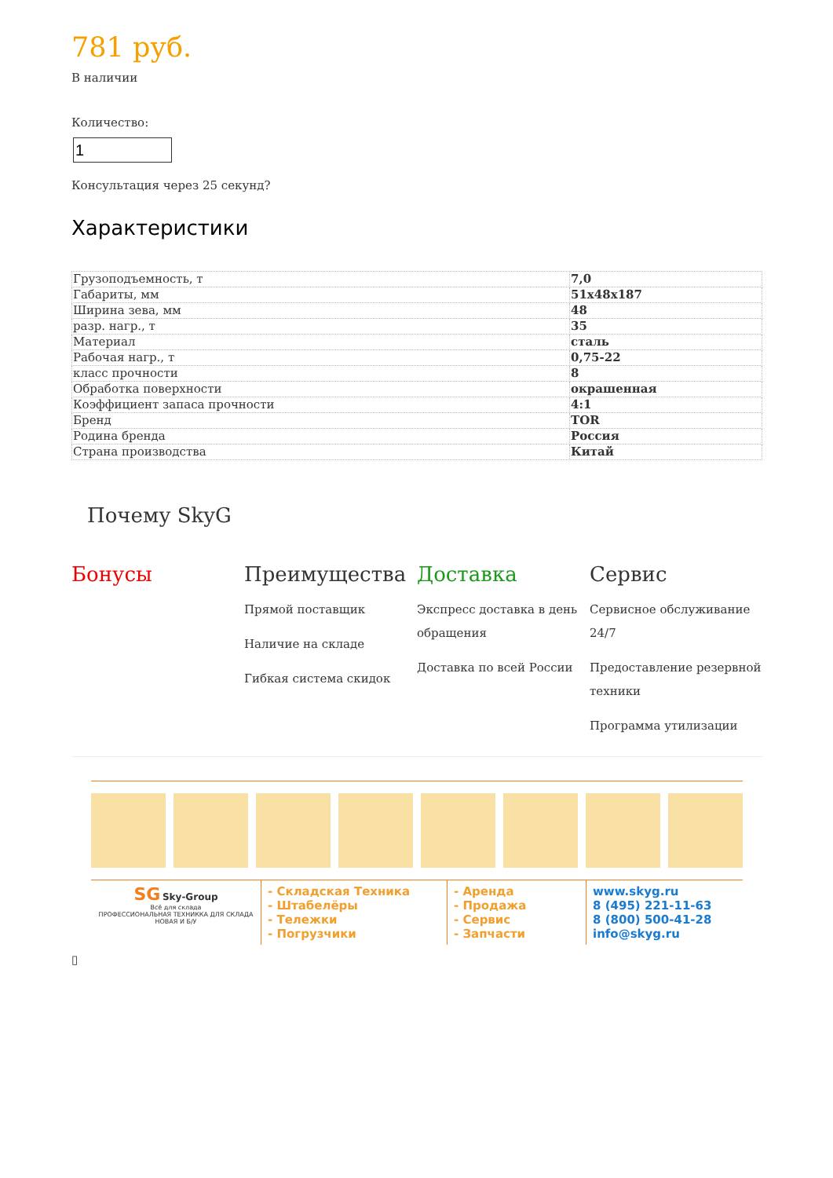781 руб.
В наличии
Количество:
Консультация через 25 секунд?
Характеристики
| Грузоподъемность, т | 7,0 |
| Габариты, мм | 51x48x187 |
| Ширина зева, мм | 48 |
| разр. нагр., т | 35 |
| Материал | сталь |
| Рабочая нагр., т | 0,75-22 |
| класс прочности | 8 |
| Обработка поверхности | окрашенная |
| Коэффициент запаса прочности | 4:1 |
| Бренд | TOR |
| Родина бренда | Россия |
| Страна производства | Китай |
Почему SkyG
Бонусы Преимущества
Прямой поставщик
Наличие на складе
Гибкая система скидок
Доставка
Экспресс доставка в день обращения
Доставка по всей России
Сервис
Сервисное обслуживание 24/7
Предоставление резервной техники
Программа утилизации
SG Sky-Group
Всё для склада
ПРОФЕССИОНАЛЬНАЯ ТЕХНИККА ДЛЯ СКЛАДА НОВАЯ И Б/У
- Складская Техника
- Штабелёры
- Тележки
- Погрузчики
- Аренда
- Продажа
- Сервис
- Запчасти
www.skyg.ru
8 (495) 221-11-63
8 (800) 500-41-28
info@skyg.ru
▯